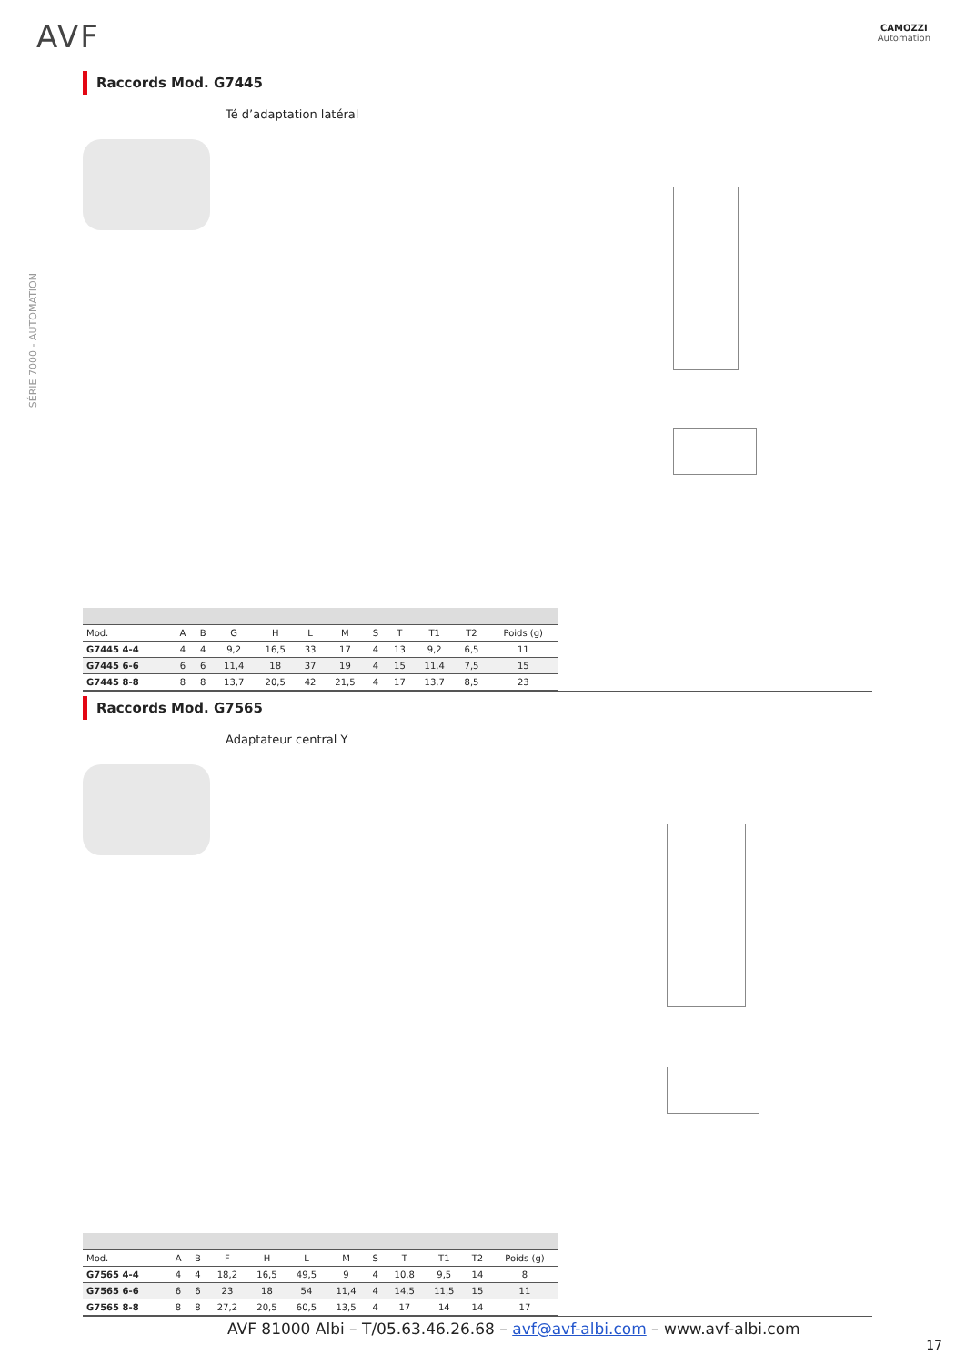AVF
CAMOZZI
Automation
SÉRIE 7000 - AUTOMATION
Raccords Mod. G7445
Té d’adaptation latéral
| Mod. | A | B | G | H | L | M | S | T | T1 | T2 | Poids (g) |
| --- | --- | --- | --- | --- | --- | --- | --- | --- | --- | --- | --- |
| G7445 4-4 | 4 | 4 | 9,2 | 16,5 | 33 | 17 | 4 | 13 | 9,2 | 6,5 | 11 |
| G7445 6-6 | 6 | 6 | 11,4 | 18 | 37 | 19 | 4 | 15 | 11,4 | 7,5 | 15 |
| G7445 8-8 | 8 | 8 | 13,7 | 20,5 | 42 | 21,5 | 4 | 17 | 13,7 | 8,5 | 23 |
Raccords Mod. G7565
Adaptateur central Y
| Mod. | A | B | F | H | L | M | S | T | T1 | T2 | Poids (g) |
| --- | --- | --- | --- | --- | --- | --- | --- | --- | --- | --- | --- |
| G7565 4-4 | 4 | 4 | 18,2 | 16,5 | 49,5 | 9 | 4 | 10,8 | 9,5 | 14 | 8 |
| G7565 6-6 | 6 | 6 | 23 | 18 | 54 | 11,4 | 4 | 14,5 | 11,5 | 15 | 11 |
| G7565 8-8 | 8 | 8 | 27,2 | 20,5 | 60,5 | 13,5 | 4 | 17 | 14 | 14 | 17 |
AVF 81000 Albi – T/05.63.46.26.68 – avf@avf-albi.com – www.avf-albi.com
17